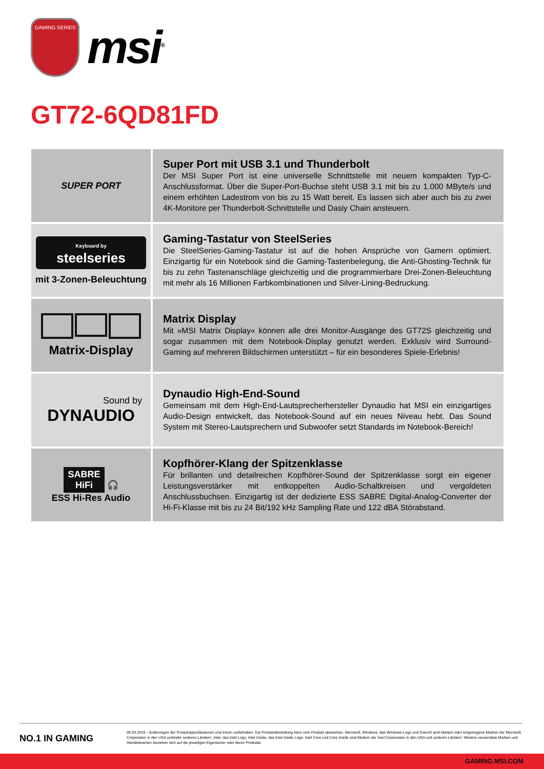GAMING SERIES
msi<sup>®</sup>
GT72-6QD81FD
| SUPER PORT | Super Port mit USB 3.1 und Thunderbolt Der MSI Super Port ist eine universelle Schnittstelle mit neuem kompakten Typ-C-Anschlussformat. Über die Super-Port-Buchse steht USB 3.1 mit bis zu 1.000 MByte/s und einem erhöhten Ladestrom von bis zu 15 Watt bereit. Es lassen sich aber auch bis zu zwei 4K-Monitore per Thunderbolt-Schnittstelle und Dasiy Chain ansteuern. |
| Keyboard by steelseries mit 3-Zonen-Beleuchtung | Gaming-Tastatur von SteelSeries Die SteelSeries-Gaming-Tastatur ist auf die hohen Ansprüche von Gamern optimiert. Einzigartig für ein Notebook sind die Gaming-Tastenbelegung, die Anti-Ghosting-Technik für bis zu zehn Tastenanschläge gleichzeitig und die programmierbare Drei-Zonen-Beleuchtung mit mehr als 16 Millionen Farbkombinationen und Silver-Lining-Bedruckung. |
| Matrix-Display | Matrix Display Mit »MSI Matrix Display« können alle drei Monitor-Ausgänge des GT72S gleichzeitig und sogar zusammen mit dem Notebook-Display genutzt werden. Exklusiv wird Surround-Gaming auf mehreren Bildschirmen unterstützt – für ein besonderes Spiele-Erlebnis! |
| Sound by DYNAUDIO | Dynaudio High-End-Sound Gemeinsam mit dem High-End-Lautsprecherhersteller Dynaudio hat MSI ein einzigartiges Audio-Design entwickelt, das Notebook-Sound auf ein neues Niveau hebt. Das Sound System mit Stereo-Lautsprechern und Subwoofer setzt Standards im Notebook-Bereich! |
| SABRE HiFi 🎧 ESS Hi-Res Audio | Kopfhörer-Klang der Spitzenklasse Für brillanten und detailreichen Kopfhörer-Sound der Spitzenklasse sorgt ein eigener Leistungsverstärker mit entkoppelten Audio-Schaltkreisen und vergoldeten Anschlussbuchsen. Einzigartig ist der dedizierte ESS SABRE Digital-Analog-Converter der Hi-Fi-Klasse mit bis zu 24 Bit/192 kHz Sampling Rate und 122 dBA Störabstand. |
NO.1 IN GAMING
09.03.2016 - Änderungen der Produktspezifikationen und Irrtum vorbehalten. Die Produktdarstellung kann vom Produkt abweichen. Microsoft, Windows, das Windows-Logo und DirectX sind Marken oder eingetragene Marken der Microsoft Corporation in den USA und/oder anderen Ländern. Intel, das Intel Logo, Intel Inside, das Intel Inside Logo, Intel Core und Core Inside sind Marken der Intel Corporation in den USA und anderen Ländern. Weitere verwendete Marken und Handelsnamen beziehen sich auf die jeweiligen Eigentümer oder deren Produkte.
GAMING.MSI.COM